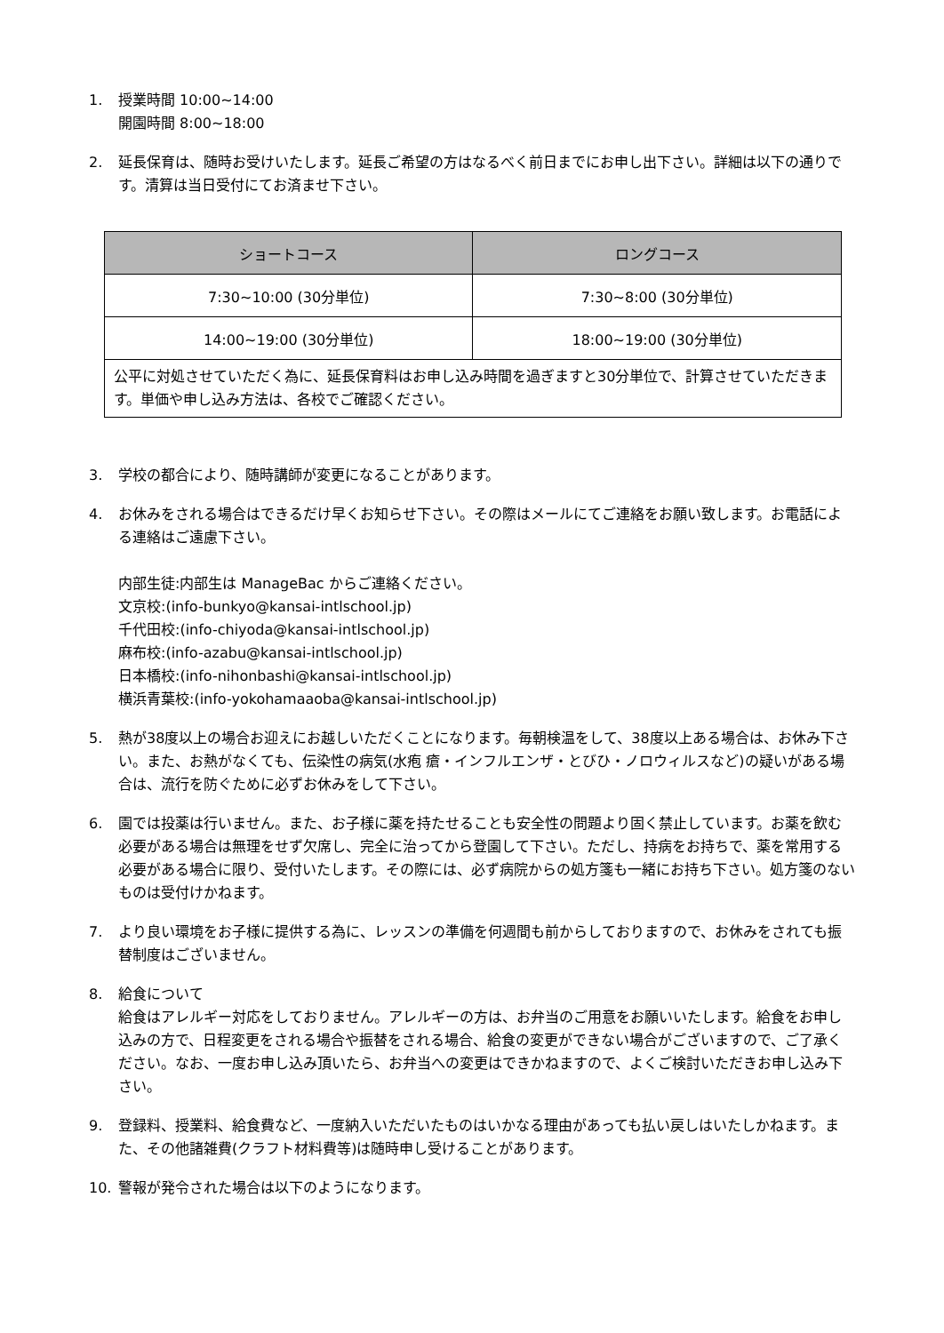1. 授業時間 10:00~14:00
開園時間 8:00~18:00
2. 延長保育は、随時お受けいたします。延長ご希望の方はなるべく前日までにお申し出下さい。詳細は以下の通りです。清算は当日受付にてお済ませ下さい。
| ショートコース | ロングコース |
| --- | --- |
| 7:30~10:00 (30分単位) | 7:30~8:00 (30分単位) |
| 14:00~19:00 (30分単位) | 18:00~19:00 (30分単位) |
| 公平に対処させていただく為に、延長保育料はお申し込み時間を過ぎますと30分単位で、計算させていただきます。単価や申し込み方法は、各校でご確認ください。 | |
3. 学校の都合により、随時講師が変更になることがあります。
4. お休みをされる場合はできるだけ早くお知らせ下さい。その際はメールにてご連絡をお願い致します。お電話による連絡はご遠慮下さい。
内部生徒:内部生は ManageBac からご連絡ください。
文京校:(info-bunkyo@kansai-intlschool.jp)
千代田校:(info-chiyoda@kansai-intlschool.jp)
麻布校:(info-azabu@kansai-intlschool.jp)
日本橋校:(info-nihonbashi@kansai-intlschool.jp)
横浜青葉校:(info-yokohamaaoba@kansai-intlschool.jp)
5. 熱が38度以上の場合お迎えにお越しいただくことになります。毎朝検温をして、38度以上ある場合は、お休み下さい。また、お熱がなくても、伝染性の病気(水疱 瘡・インフルエンザ・とびひ・ノロウィルスなど)の疑いがある場合は、流行を防ぐために必ずお休みをして下さい。
6. 園では投薬は行いません。また、お子様に薬を持たせることも安全性の問題より固く禁止しています。お薬を飲む必要がある場合は無理をせず欠席し、完全に治ってから登園して下さい。ただし、持病をお持ちで、薬を常用する必要がある場合に限り、受付いたします。その際には、必ず病院からの処方箋も一緒にお持ち下さい。処方箋のないものは受付けかねます。
7. より良い環境をお子様に提供する為に、レッスンの準備を何週間も前からしておりますので、お休みをされても振替制度はございません。
8. 給食について
給食はアレルギー対応をしておりません。アレルギーの方は、お弁当のご用意をお願いいたします。給食をお申し込みの方で、日程変更をされる場合や振替をされる場合、給食の変更ができない場合がございますので、ご了承ください。なお、一度お申し込み頂いたら、お弁当への変更はできかねますので、よくご検討いただきお申し込み下さい。
9. 登録料、授業料、給食費など、一度納入いただいたものはいかなる理由があっても払い戻しはいたしかねます。また、その他諸雑費(クラフト材料費等)は随時申し受けることがあります。
10. 警報が発令された場合は以下のようになります。